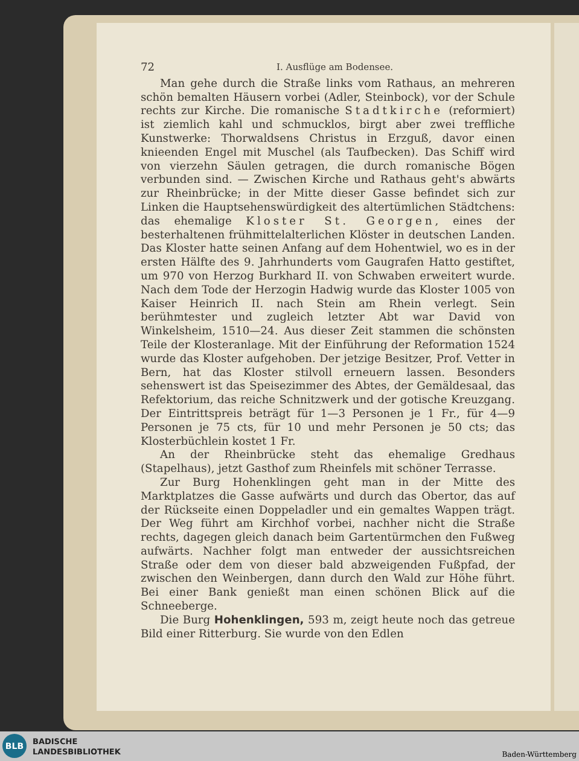72 I. Ausflüge am Bodensee.
Man gehe durch die Straße links vom Rathaus, an mehreren schön bemalten Häusern vorbei (Adler, Steinbock), vor der Schule rechts zur Kirche. Die romanische Stadtkirche (reformiert) ist ziemlich kahl und schmucklos, birgt aber zwei treffliche Kunstwerke: Thorwaldsens Christus in Erzguß, davor einen knieenden Engel mit Muschel (als Taufbecken). Das Schiff wird von vierzehn Säulen getragen, die durch romanische Bögen verbunden sind. — Zwischen Kirche und Rathaus geht's abwärts zur Rheinbrücke; in der Mitte dieser Gasse befindet sich zur Linken die Hauptsehenswürdigkeit des altertümlichen Städtchens: das ehemalige Kloster St. Georgen, eines der besterhaltenen frühmittelalterlichen Klöster in deutschen Landen. Das Kloster hatte seinen Anfang auf dem Hohentwiel, wo es in der ersten Hälfte des 9. Jahrhunderts vom Gaugrafen Hatto gestiftet, um 970 von Herzog Burkhard II. von Schwaben erweitert wurde. Nach dem Tode der Herzogin Hadwig wurde das Kloster 1005 von Kaiser Heinrich II. nach Stein am Rhein verlegt. Sein berühmtester und zugleich letzter Abt war David von Winkelsheim, 1510—24. Aus dieser Zeit stammen die schönsten Teile der Klosteranlage. Mit der Einführung der Reformation 1524 wurde das Kloster aufgehoben. Der jetzige Besitzer, Prof. Vetter in Bern, hat das Kloster stilvoll erneuern lassen. Besonders sehenswert ist das Speisezimmer des Abtes, der Gemäldesaal, das Refektorium, das reiche Schnitzwerk und der gotische Kreuzgang. Der Eintrittspreis beträgt für 1—3 Personen je 1 Fr., für 4—9 Personen je 75 cts, für 10 und mehr Personen je 50 cts; das Klosterbüchlein kostet 1 Fr.
An der Rheinbrücke steht das ehemalige Gredhaus (Stapelhaus), jetzt Gasthof zum Rheinfels mit schöner Terrasse.
Zur Burg Hohenklingen geht man in der Mitte des Marktplatzes die Gasse aufwärts und durch das Obertor, das auf der Rückseite einen Doppeladler und ein gemaltes Wappen trägt. Der Weg führt am Kirchhof vorbei, nachher nicht die Straße rechts, dagegen gleich danach beim Gartentürmchen den Fußweg aufwärts. Nachher folgt man entweder der aussichtsreichen Straße oder dem von dieser bald abzweigenden Fußpfad, der zwischen den Weinbergen, dann durch den Wald zur Höhe führt. Bei einer Bank genießt man einen schönen Blick auf die Schneeberge.
Die Burg Hohenklingen, 593 m, zeigt heute noch das getreue Bild einer Ritterburg. Sie wurde von den Edlen
BLB
BADISCHE
LANDESBIBLIOTHEK
Baden-Württemberg